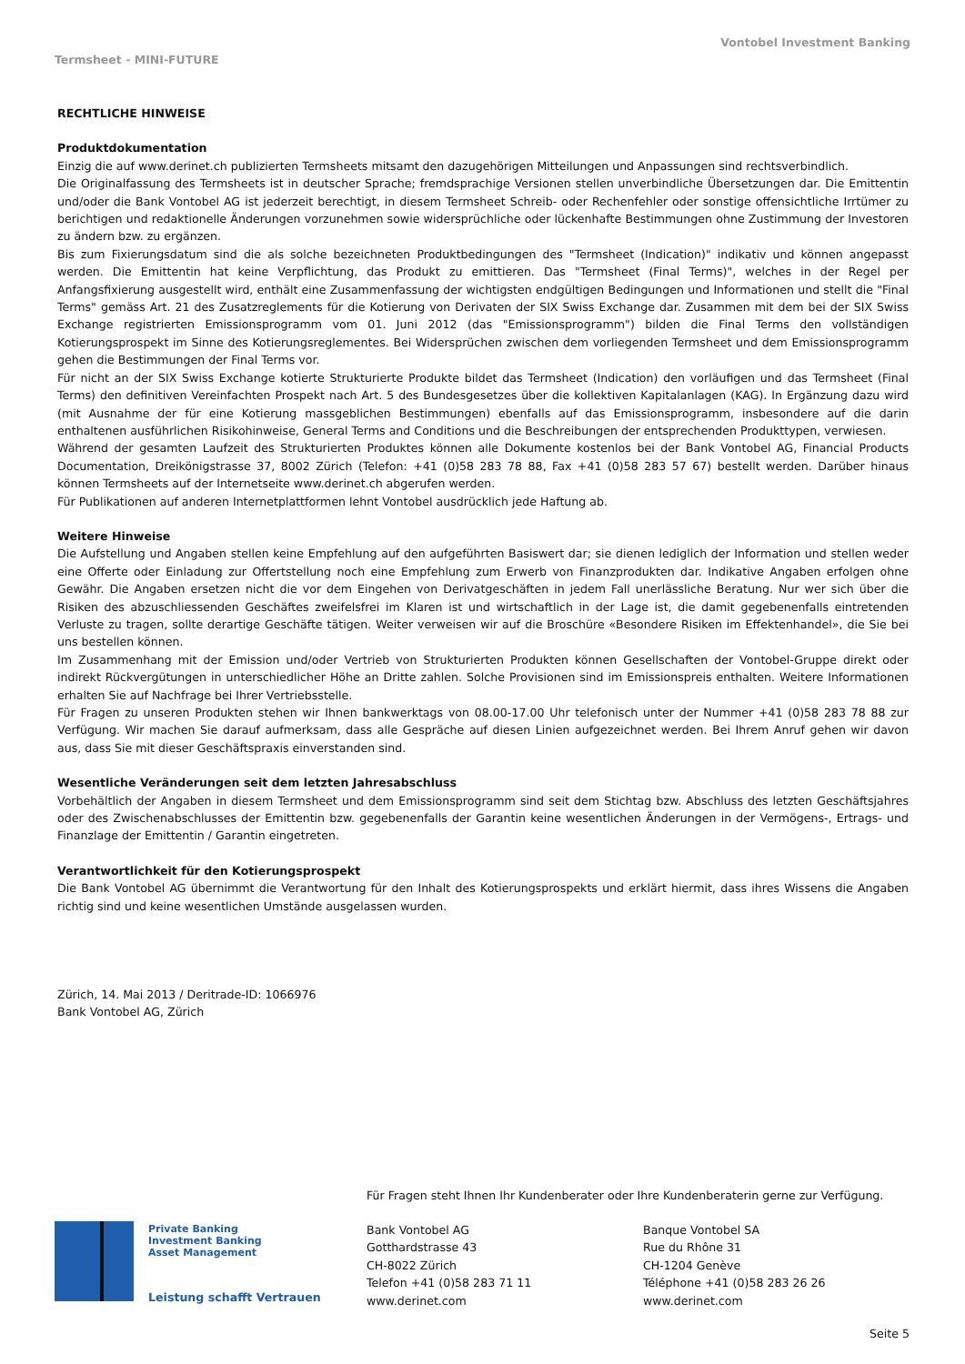Vontobel Investment Banking
Termsheet - MINI-FUTURE
RECHTLICHE HINWEISE
Produktdokumentation
Einzig die auf www.derinet.ch publizierten Termsheets mitsamt den dazugehörigen Mitteilungen und Anpassungen sind rechtsverbindlich.
Die Originalfassung des Termsheets ist in deutscher Sprache; fremdsprachige Versionen stellen unverbindliche Übersetzungen dar. Die Emittentin und/oder die Bank Vontobel AG ist jederzeit berechtigt, in diesem Termsheet Schreib- oder Rechenfehler oder sonstige offensichtliche Irrtümer zu berichtigen und redaktionelle Änderungen vorzunehmen sowie widersprüchliche oder lückenhafte Bestimmungen ohne Zustimmung der Investoren zu ändern bzw. zu ergänzen.
Bis zum Fixierungsdatum sind die als solche bezeichneten Produktbedingungen des "Termsheet (Indication)" indikativ und können angepasst werden. Die Emittentin hat keine Verpflichtung, das Produkt zu emittieren. Das "Termsheet (Final Terms)", welches in der Regel per Anfangsfixierung ausgestellt wird, enthält eine Zusammenfassung der wichtigsten endgültigen Bedingungen und Informationen und stellt die "Final Terms" gemäss Art. 21 des Zusatzreglements für die Kotierung von Derivaten der SIX Swiss Exchange dar. Zusammen mit dem bei der SIX Swiss Exchange registrierten Emissionsprogramm vom 01. Juni 2012 (das "Emissionsprogramm") bilden die Final Terms den vollständigen Kotierungsprospekt im Sinne des Kotierungsreglementes. Bei Widersprüchen zwischen dem vorliegenden Termsheet und dem Emissionsprogramm gehen die Bestimmungen der Final Terms vor.
Für nicht an der SIX Swiss Exchange kotierte Strukturierte Produkte bildet das Termsheet (Indication) den vorläufigen und das Termsheet (Final Terms) den definitiven Vereinfachten Prospekt nach Art. 5 des Bundesgesetzes über die kollektiven Kapitalanlagen (KAG). In Ergänzung dazu wird (mit Ausnahme der für eine Kotierung massgeblichen Bestimmungen) ebenfalls auf das Emissionsprogramm, insbesondere auf die darin enthaltenen ausführlichen Risikohinweise, General Terms and Conditions und die Beschreibungen der entsprechenden Produkttypen, verwiesen.
Während der gesamten Laufzeit des Strukturierten Produktes können alle Dokumente kostenlos bei der Bank Vontobel AG, Financial Products Documentation, Dreikönigstrasse 37, 8002 Zürich (Telefon: +41 (0)58 283 78 88, Fax +41 (0)58 283 57 67) bestellt werden. Darüber hinaus können Termsheets auf der Internetseite www.derinet.ch abgerufen werden.
Für Publikationen auf anderen Internetplattformen lehnt Vontobel ausdrücklich jede Haftung ab.
Weitere Hinweise
Die Aufstellung und Angaben stellen keine Empfehlung auf den aufgeführten Basiswert dar; sie dienen lediglich der Information und stellen weder eine Offerte oder Einladung zur Offertstellung noch eine Empfehlung zum Erwerb von Finanzprodukten dar. Indikative Angaben erfolgen ohne Gewähr. Die Angaben ersetzen nicht die vor dem Eingehen von Derivatgeschäften in jedem Fall unerlässliche Beratung. Nur wer sich über die Risiken des abzuschliessenden Geschäftes zweifelsfrei im Klaren ist und wirtschaftlich in der Lage ist, die damit gegebenenfalls eintretenden Verluste zu tragen, sollte derartige Geschäfte tätigen. Weiter verweisen wir auf die Broschüre «Besondere Risiken im Effektenhandel», die Sie bei uns bestellen können.
Im Zusammenhang mit der Emission und/oder Vertrieb von Strukturierten Produkten können Gesellschaften der Vontobel-Gruppe direkt oder indirekt Rückvergütungen in unterschiedlicher Höhe an Dritte zahlen. Solche Provisionen sind im Emissionspreis enthalten. Weitere Informationen erhalten Sie auf Nachfrage bei Ihrer Vertriebsstelle.
Für Fragen zu unseren Produkten stehen wir Ihnen bankwerktags von 08.00-17.00 Uhr telefonisch unter der Nummer +41 (0)58 283 78 88 zur Verfügung. Wir machen Sie darauf aufmerksam, dass alle Gespräche auf diesen Linien aufgezeichnet werden. Bei Ihrem Anruf gehen wir davon aus, dass Sie mit dieser Geschäftspraxis einverstanden sind.
Wesentliche Veränderungen seit dem letzten Jahresabschluss
Vorbehältlich der Angaben in diesem Termsheet und dem Emissionsprogramm sind seit dem Stichtag bzw. Abschluss des letzten Geschäftsjahres oder des Zwischenabschlusses der Emittentin bzw. gegebenenfalls der Garantin keine wesentlichen Änderungen in der Vermögens-, Ertrags- und Finanzlage der Emittentin / Garantin eingetreten.
Verantwortlichkeit für den Kotierungsprospekt
Die Bank Vontobel AG übernimmt die Verantwortung für den Inhalt des Kotierungsprospekts und erklärt hiermit, dass ihres Wissens die Angaben richtig sind und keine wesentlichen Umstände ausgelassen wurden.
Zürich, 14. Mai 2013 / Deritrade-ID: 1066976
Bank Vontobel AG, Zürich
Für Fragen steht Ihnen Ihr Kundenberater oder Ihre Kundenberaterin gerne zur Verfügung.
Private Banking
Investment Banking
Asset Management
Leistung schafft Vertrauen
Bank Vontobel AG
Gotthardstrasse 43
CH-8022 Zürich
Telefon +41 (0)58 283 71 11
www.derinet.com
Banque Vontobel SA
Rue du Rhône 31
CH-1204 Genève
Téléphone +41 (0)58 283 26 26
www.derinet.com
Seite 5